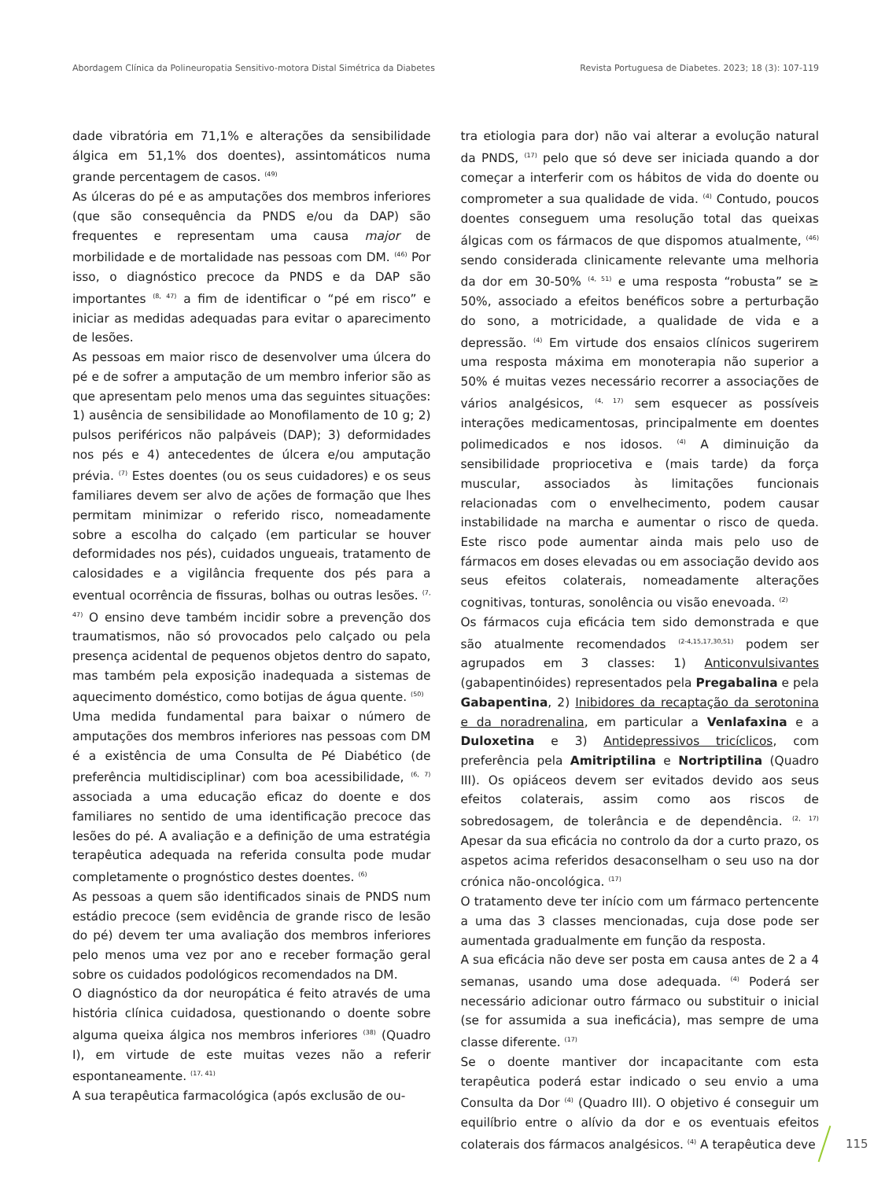Abordagem Clínica da Polineuropatia Sensitivo-motora Distal Simétrica da Diabetes Revista Portuguesa de Diabetes. 2023; 18 (3): 107-119
dade vibratória em 71,1% e alterações da sensibilidade álgica em 51,1% dos doentes), assintomáticos numa grande percentagem de casos. <sup>(49)</sup>
As úlceras do pé e as amputações dos membros inferiores (que são consequência da PNDS e/ou da DAP) são frequentes e representam uma causa major de morbilidade e de mortalidade nas pessoas com DM. <sup>(46)</sup> Por isso, o diagnóstico precoce da PNDS e da DAP são importantes <sup>(8, 47)</sup> a fim de identificar o “pé em risco” e iniciar as medidas adequadas para evitar o aparecimento de lesões.
As pessoas em maior risco de desenvolver uma úlcera do pé e de sofrer a amputação de um membro inferior são as que apresentam pelo menos uma das seguintes situações: 1) ausência de sensibilidade ao Monofilamento de 10 g; 2) pulsos periféricos não palpáveis (DAP); 3) deformidades nos pés e 4) antecedentes de úlcera e/ou amputação prévia. <sup>(7)</sup> Estes doentes (ou os seus cuidadores) e os seus familiares devem ser alvo de ações de formação que lhes permitam minimizar o referido risco, nomeadamente sobre a escolha do calçado (em particular se houver deformidades nos pés), cuidados ungueais, tratamento de calosidades e a vigilância frequente dos pés para a eventual ocorrência de fissuras, bolhas ou outras lesões. <sup>(7, 47)</sup> O ensino deve também incidir sobre a prevenção dos traumatismos, não só provocados pelo calçado ou pela presença acidental de pequenos objetos dentro do sapato, mas também pela exposição inadequada a sistemas de aquecimento doméstico, como botijas de água quente. <sup>(50)</sup>
Uma medida fundamental para baixar o número de amputações dos membros inferiores nas pessoas com DM é a existência de uma Consulta de Pé Diabético (de preferência multidisciplinar) com boa acessibilidade, <sup>(6, 7)</sup> associada a uma educação eficaz do doente e dos familiares no sentido de uma identificação precoce das lesões do pé. A avaliação e a definição de uma estratégia terapêutica adequada na referida consulta pode mudar completamente o prognóstico destes doentes. <sup>(6)</sup>
As pessoas a quem são identificados sinais de PNDS num estádio precoce (sem evidência de grande risco de lesão do pé) devem ter uma avaliação dos membros inferiores pelo menos uma vez por ano e receber formação geral sobre os cuidados podológicos recomendados na DM.
O diagnóstico da dor neuropática é feito através de uma história clínica cuidadosa, questionando o doente sobre alguma queixa álgica nos membros inferiores <sup>(38)</sup> (Quadro I), em virtude de este muitas vezes não a referir espontaneamente. <sup>(17, 41)</sup>
A sua terapêutica farmacológica (após exclusão de ou-
tra etiologia para dor) não vai alterar a evolução natural da PNDS, <sup>(17)</sup> pelo que só deve ser iniciada quando a dor começar a interferir com os hábitos de vida do doente ou comprometer a sua qualidade de vida. <sup>(4)</sup> Contudo, poucos doentes conseguem uma resolução total das queixas álgicas com os fármacos de que dispomos atualmente, <sup>(46)</sup> sendo considerada clinicamente relevante uma melhoria da dor em 30-50% <sup>(4, 51)</sup> e uma resposta “robusta” se ≥ 50%, associado a efeitos benéficos sobre a perturbação do sono, a motricidade, a qualidade de vida e a depressão. <sup>(4)</sup> Em virtude dos ensaios clínicos sugerirem uma resposta máxima em monoterapia não superior a 50% é muitas vezes necessário recorrer a associações de vários analgésicos, <sup>(4, 17)</sup> sem esquecer as possíveis interações medicamentosas, principalmente em doentes polimedicados e nos idosos. <sup>(4)</sup> A diminuição da sensibilidade propriocetiva e (mais tarde) da força muscular, associados às limitações funcionais relacionadas com o envelhecimento, podem causar instabilidade na marcha e aumentar o risco de queda. Este risco pode aumentar ainda mais pelo uso de fármacos em doses elevadas ou em associação devido aos seus efeitos colaterais, nomeadamente alterações cognitivas, tonturas, sonolência ou visão enevoada. <sup>(2)</sup>
Os fármacos cuja eficácia tem sido demonstrada e que são atualmente recomendados <sup>(2-4,15,17,30,51)</sup> podem ser agrupados em 3 classes: 1) Anticonvulsivantes (gabapentinóides) representados pela Pregabalina e pela Gabapentina, 2) Inibidores da recaptação da serotonina e da noradrenalina, em particular a Venlafaxina e a Duloxetina e 3) Antidepressivos tricíclicos, com preferência pela Amitriptilina e Nortriptilina (Quadro III). Os opiáceos devem ser evitados devido aos seus efeitos colaterais, assim como aos riscos de sobredosagem, de tolerância e de dependência. <sup>(2, 17)</sup> Apesar da sua eficácia no controlo da dor a curto prazo, os aspetos acima referidos desaconselham o seu uso na dor crónica não-oncológica. <sup>(17)</sup>
O tratamento deve ter início com um fármaco pertencente a uma das 3 classes mencionadas, cuja dose pode ser aumentada gradualmente em função da resposta.
A sua eficácia não deve ser posta em causa antes de 2 a 4 semanas, usando uma dose adequada. <sup>(4)</sup> Poderá ser necessário adicionar outro fármaco ou substituir o inicial (se for assumida a sua ineficácia), mas sempre de uma classe diferente. <sup>(17)</sup>
Se o doente mantiver dor incapacitante com esta terapêutica poderá estar indicado o seu envio a uma Consulta da Dor <sup>(4)</sup> (Quadro III). O objetivo é conseguir um equilíbrio entre o alívio da dor e os eventuais efeitos colaterais dos fármacos analgésicos. <sup>(4)</sup> A terapêutica deve
115